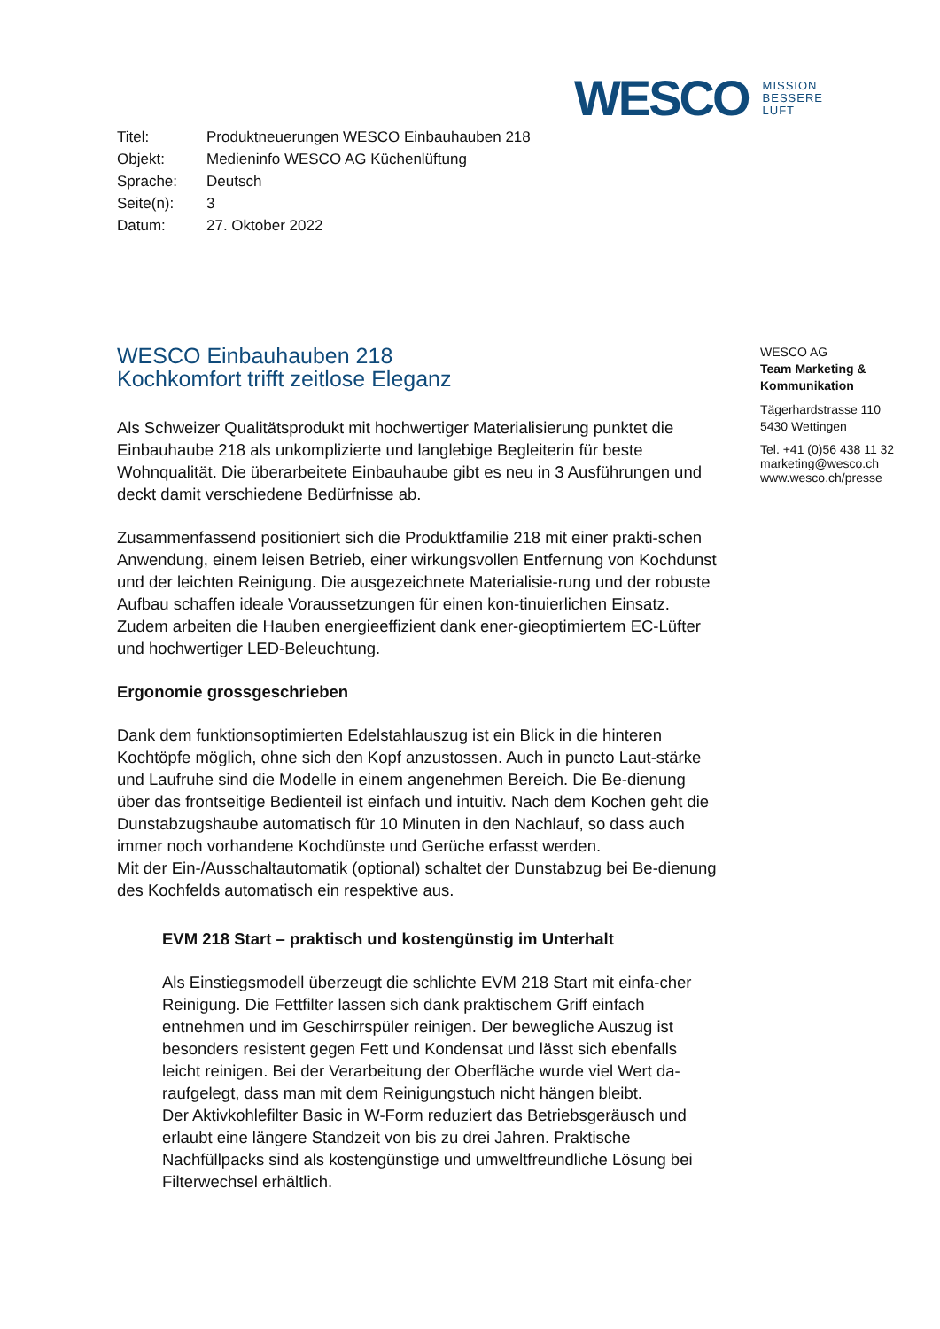WESCO MISSION
BESSERE
LUFT
| Titel: | Produktneuerungen WESCO Einbauhauben 218 |
| Objekt: | Medieninfo WESCO AG Küchenlüftung |
| Sprache: | Deutsch |
| Seite(n): | 3 |
| Datum: | 27. Oktober 2022 |
WESCO Einbauhauben 218
Kochkomfort trifft zeitlose Eleganz
Als Schweizer Qualitätsprodukt mit hochwertiger Materialisierung punktet die Einbauhaube 218 als unkomplizierte und langlebige Begleiterin für beste Wohnqualität. Die überarbeitete Einbauhaube gibt es neu in 3 Ausführungen und deckt damit verschiedene Bedürfnisse ab.
Zusammenfassend positioniert sich die Produktfamilie 218 mit einer prakti-schen Anwendung, einem leisen Betrieb, einer wirkungsvollen Entfernung von Kochdunst und der leichten Reinigung. Die ausgezeichnete Materialisie-rung und der robuste Aufbau schaffen ideale Voraussetzungen für einen kon-tinuierlichen Einsatz. Zudem arbeiten die Hauben energieeffizient dank ener-gieoptimiertem EC-Lüfter und hochwertiger LED-Beleuchtung.
Ergonomie grossgeschrieben
Dank dem funktionsoptimierten Edelstahlauszug ist ein Blick in die hinteren Kochtöpfe möglich, ohne sich den Kopf anzustossen. Auch in puncto Laut-stärke und Laufruhe sind die Modelle in einem angenehmen Bereich. Die Be-dienung über das frontseitige Bedienteil ist einfach und intuitiv. Nach dem Kochen geht die Dunstabzugshaube automatisch für 10 Minuten in den Nachlauf, so dass auch immer noch vorhandene Kochdünste und Gerüche erfasst werden.
Mit der Ein-/Ausschaltautomatik (optional) schaltet der Dunstabzug bei Be-dienung des Kochfelds automatisch ein respektive aus.
EVM 218 Start – praktisch und kostengünstig im Unterhalt
Als Einstiegsmodell überzeugt die schlichte EVM 218 Start mit einfa-cher Reinigung. Die Fettfilter lassen sich dank praktischem Griff einfach entnehmen und im Geschirrspüler reinigen. Der bewegliche Auszug ist besonders resistent gegen Fett und Kondensat und lässt sich ebenfalls leicht reinigen. Bei der Verarbeitung der Oberfläche wurde viel Wert da-raufgelegt, dass man mit dem Reinigungstuch nicht hängen bleibt.
Der Aktivkohlefilter Basic in W-Form reduziert das Betriebsgeräusch und erlaubt eine längere Standzeit von bis zu drei Jahren. Praktische Nachfüllpacks sind als kostengünstige und umweltfreundliche Lösung bei Filterwechsel erhältlich.
WESCO AG
Team Marketing &
Kommunikation
Tägerhardstrasse 110
5430 Wettingen
Tel. +41 (0)56 438 11 32
marketing@wesco.ch
www.wesco.ch/presse